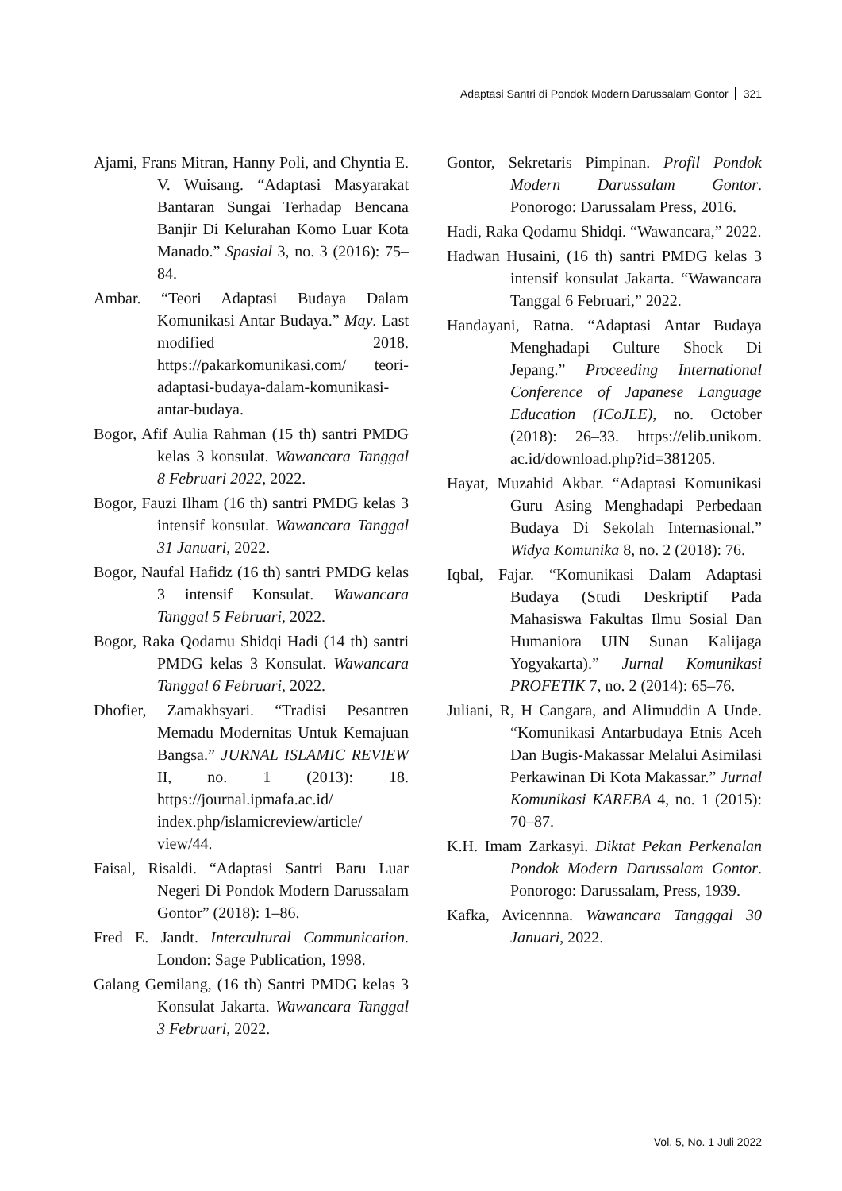Adaptasi Santri di Pondok Modern Darussalam Gontor 321
Ajami, Frans Mitran, Hanny Poli, and Chyntia E. V. Wuisang. “Adaptasi Masyarakat Bantaran Sungai Terhadap Bencana Banjir Di Kelurahan Komo Luar Kota Manado.” Spasial 3, no. 3 (2016): 75–84.
Ambar. “Teori Adaptasi Budaya Dalam Komunikasi Antar Budaya.” May. Last modified 2018. https://pakarkomunikasi.com/ teori-adaptasi-budaya-dalam-komunikasi-antar-budaya.
Bogor, Afif Aulia Rahman (15 th) santri PMDG kelas 3 konsulat. Wawancara Tanggal 8 Februari 2022, 2022.
Bogor, Fauzi Ilham (16 th) santri PMDG kelas 3 intensif konsulat. Wawancara Tanggal 31 Januari, 2022.
Bogor, Naufal Hafidz (16 th) santri PMDG kelas 3 intensif Konsulat. Wawancara Tanggal 5 Februari, 2022.
Bogor, Raka Qodamu Shidqi Hadi (14 th) santri PMDG kelas 3 Konsulat. Wawancara Tanggal 6 Februari, 2022.
Dhofier, Zamakhsyari. “Tradisi Pesantren Memadu Modernitas Untuk Kemajuan Bangsa.” JURNAL ISLAMIC REVIEW II, no. 1 (2013): 18. https://journal.ipmafa.ac.id/ index.php/islamicreview/article/ view/44.
Faisal, Risaldi. “Adaptasi Santri Baru Luar Negeri Di Pondok Modern Darussalam Gontor” (2018): 1–86.
Fred E. Jandt. Intercultural Communication. London: Sage Publication, 1998.
Galang Gemilang, (16 th) Santri PMDG kelas 3 Konsulat Jakarta. Wawancara Tanggal 3 Februari, 2022.
Gontor, Sekretaris Pimpinan. Profil Pondok Modern Darussalam Gontor. Ponorogo: Darussalam Press, 2016.
Hadi, Raka Qodamu Shidqi. “Wawancara,” 2022.
Hadwan Husaini, (16 th) santri PMDG kelas 3 intensif konsulat Jakarta. “Wawancara Tanggal 6 Februari,” 2022.
Handayani, Ratna. “Adaptasi Antar Budaya Menghadapi Culture Shock Di Jepang.” Proceeding International Conference of Japanese Language Education (ICoJLE), no. October (2018): 26–33. https://elib.unikom. ac.id/download.php?id=381205.
Hayat, Muzahid Akbar. “Adaptasi Komunikasi Guru Asing Menghadapi Perbedaan Budaya Di Sekolah Internasional.” Widya Komunika 8, no. 2 (2018): 76.
Iqbal, Fajar. “Komunikasi Dalam Adaptasi Budaya (Studi Deskriptif Pada Mahasiswa Fakultas Ilmu Sosial Dan Humaniora UIN Sunan Kalijaga Yogyakarta).” Jurnal Komunikasi PROFETIK 7, no. 2 (2014): 65–76.
Juliani, R, H Cangara, and Alimuddin A Unde. “Komunikasi Antarbudaya Etnis Aceh Dan Bugis-Makassar Melalui Asimilasi Perkawinan Di Kota Makassar.” Jurnal Komunikasi KAREBA 4, no. 1 (2015): 70–87.
K.H. Imam Zarkasyi. Diktat Pekan Perkenalan Pondok Modern Darussalam Gontor. Ponorogo: Darussalam, Press, 1939.
Kafka, Avicennna. Wawancara Tangggal 30 Januari, 2022.
Vol. 5, No. 1 Juli 2022